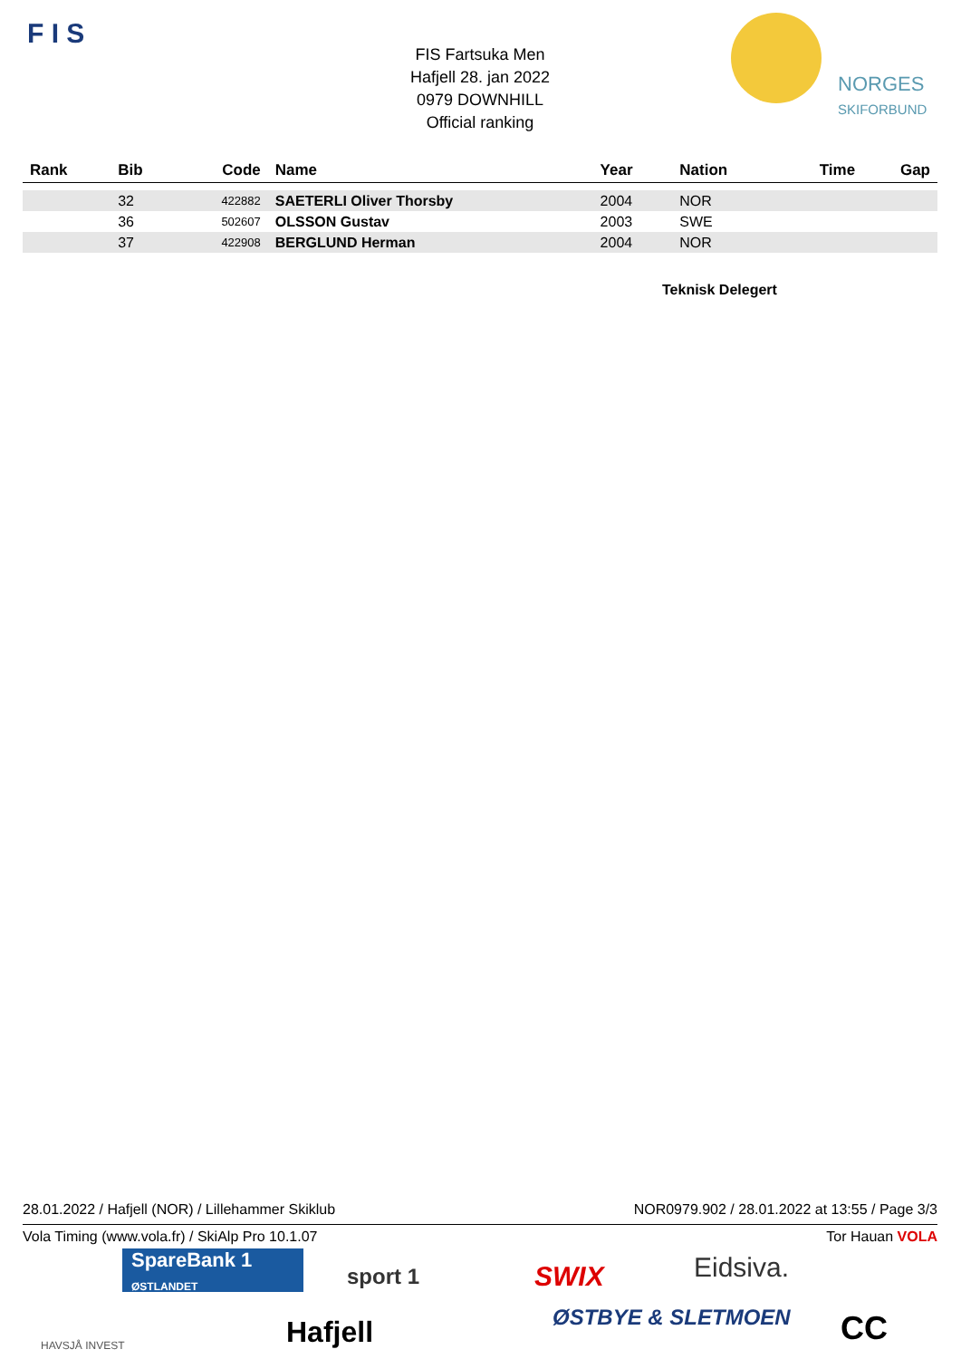F I S
FIS Fartsuka Men
Hafjell 28. jan 2022
0979 DOWNHILL
Official ranking
NORGES
SKIFORBUND
| Rank | Bib | Code | Name | Year | Nation | Time | Gap |
| --- | --- | --- | --- | --- | --- | --- | --- |
| | 32 | 422882 | SAETERLI Oliver Thorsby | 2004 | NOR | | |
| | 36 | 502607 | OLSSON Gustav | 2003 | SWE | | |
| | 37 | 422908 | BERGLUND Herman | 2004 | NOR | | |
Teknisk Delegert
28.01.2022 / Hafjell (NOR) / Lillehammer Skiklub NOR0979.902 / 28.01.2022 at 13:55 / Page 3/3
Vola Timing (www.vola.fr) / SkiAlp Pro 10.1.07 Tor Hauan VOLA
SpareBank 1
ØSTLANDET
sport 1 SWIX Eidsiva.
HAVSJÅ INVEST Hafjell ØSTBYE & SLETMOEN CC